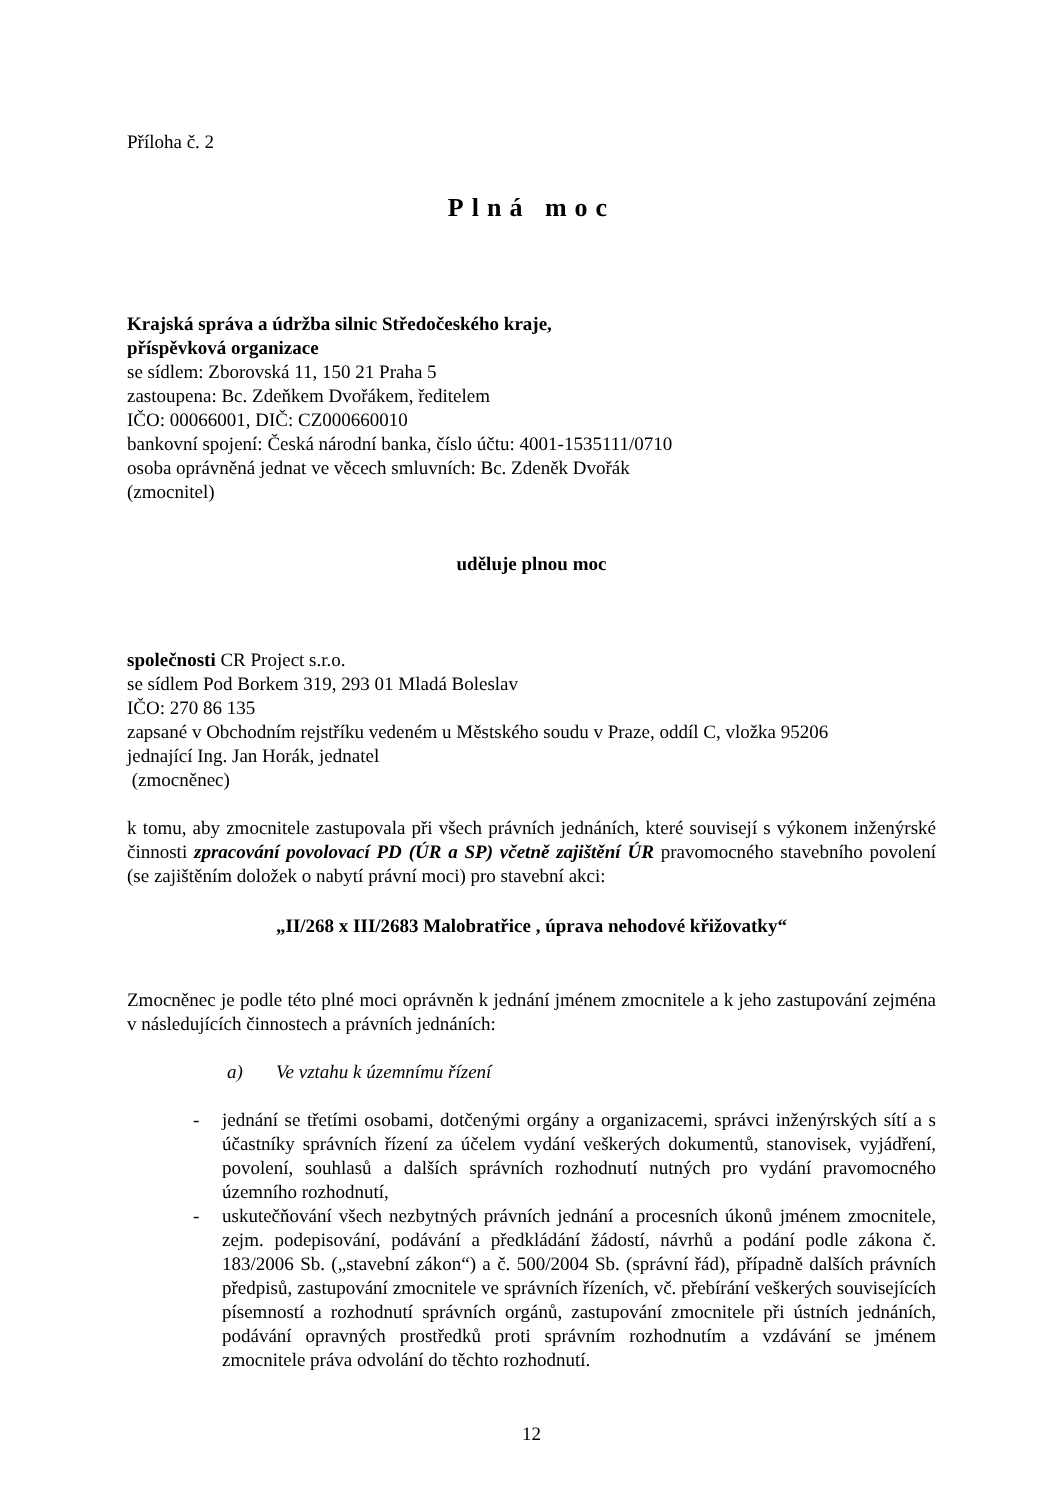Příloha č. 2
Plná moc
Krajská správa a údržba silnic Středočeského kraje,
příspěvková organizace
se sídlem: Zborovská 11, 150 21 Praha 5
zastoupena: Bc. Zdeňkem Dvořákem, ředitelem
IČO: 00066001, DIČ: CZ000660010
bankovní spojení: Česká národní banka, číslo účtu: 4001-1535111/0710
osoba oprávněná jednat ve věcech smluvních: Bc. Zdeněk Dvořák
(zmocnitel)
uděluje plnou moc
společnosti CR Project s.r.o.
se sídlem Pod Borkem 319, 293 01 Mladá Boleslav
IČO: 270 86 135
zapsané v Obchodním rejstříku vedeném u Městského soudu v Praze, oddíl C, vložka 95206
jednající Ing. Jan Horák, jednatel
(zmocněnec)
k tomu, aby zmocnitele zastupovala při všech právních jednáních, které souvisejí s výkonem inženýrské činnosti zpracování povolovací PD (ÚR a SP) včetně zajištění ÚR pravomocného stavebního povolení (se zajištěním doložek o nabytí právní moci) pro stavební akci:
„II/268 x III/2683 Malobratřice , úprava nehodové křižovatky“
Zmocněnec je podle této plné moci oprávněn k jednání jménem zmocnitele a k jeho zastupování zejména v následujících činnostech a právních jednáních:
a) Ve vztahu k územnímu řízení
- jednání se třetími osobami, dotčenými orgány a organizacemi, správci inženýrských sítí a s účastníky správních řízení za účelem vydání veškerých dokumentů, stanovisek, vyjádření, povolení, souhlasů a dalších správních rozhodnutí nutných pro vydání pravomocného územního rozhodnutí,
- uskutečňování všech nezbytných právních jednání a procesních úkonů jménem zmocnitele, zejm. podepisování, podávání a předkládání žádostí, návrhů a podání podle zákona č. 183/2006 Sb. („stavební zákon“) a č. 500/2004 Sb. (správní řád), případně dalších právních předpisů, zastupování zmocnitele ve správních řízeních, vč. přebírání veškerých souvisejících písemností a rozhodnutí správních orgánů, zastupování zmocnitele při ústních jednáních, podávání opravných prostředků proti správním rozhodnutím a vzdávání se jménem zmocnitele práva odvolání do těchto rozhodnutí.
12